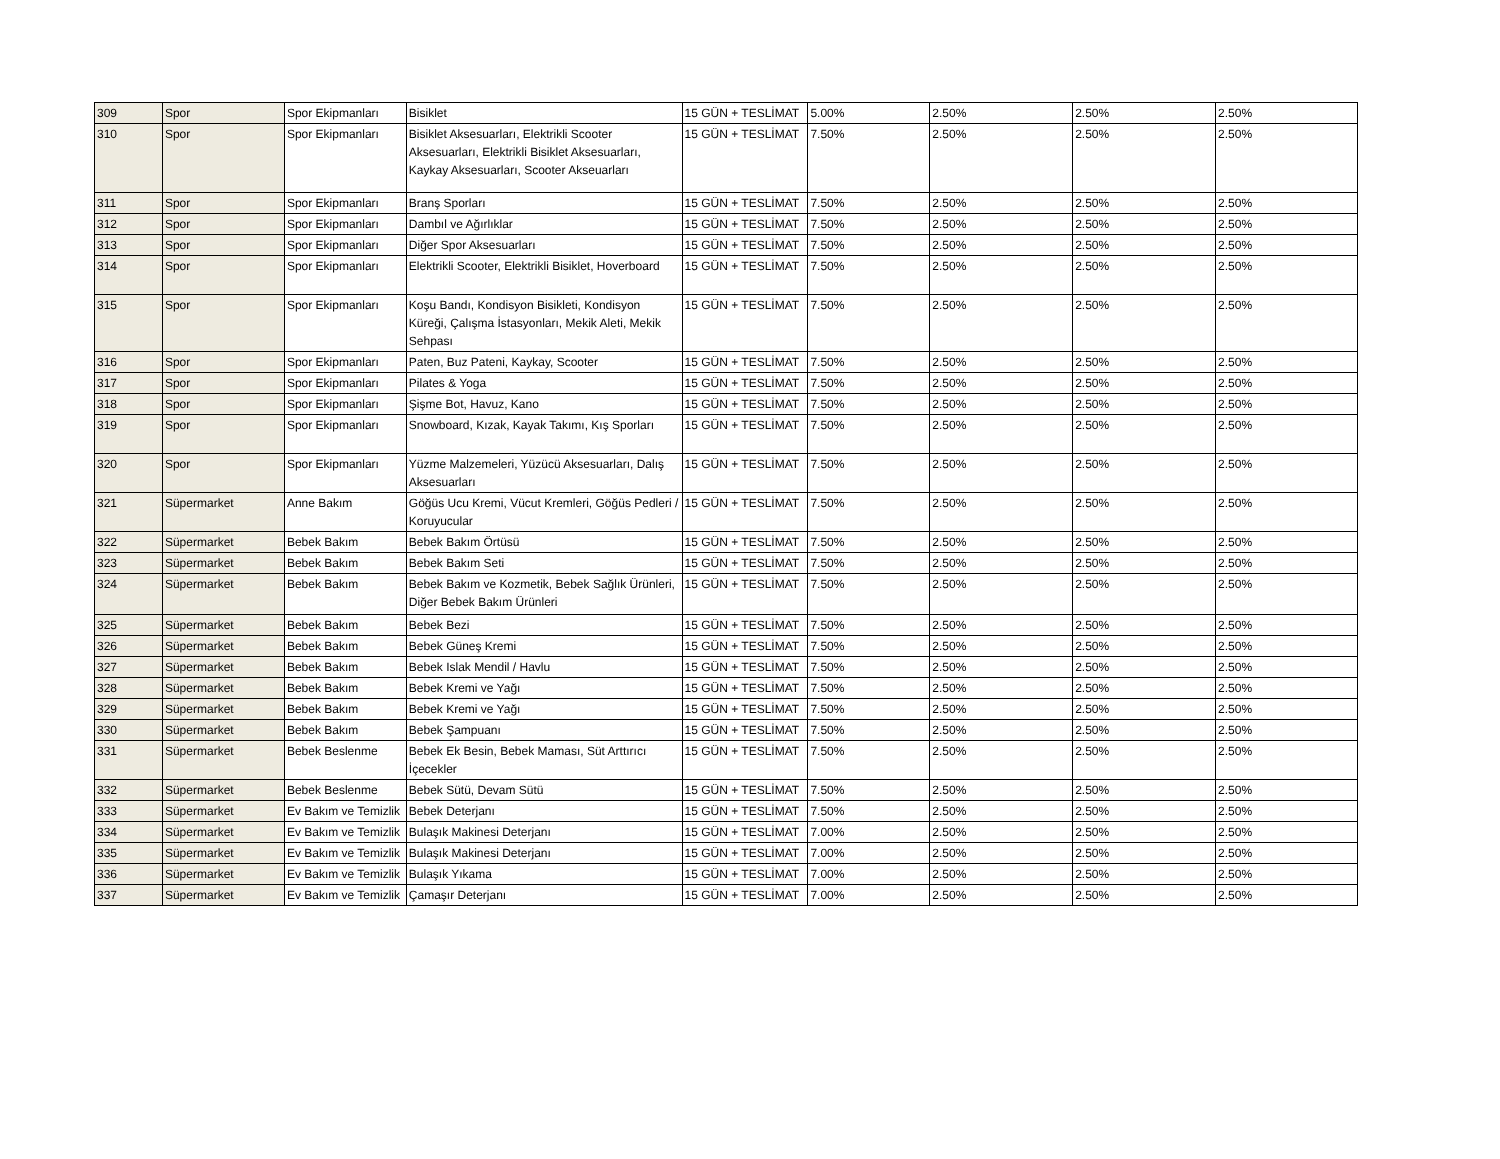| 309 | Spor | Spor Ekipmanları | Bisiklet | 15 GÜN + TESLİMAT | 5.00% | 2.50% | 2.50% | 2.50% |
| 310 | Spor | Spor Ekipmanları | Bisiklet Aksesuarları, Elektrikli Scooter Aksesuarları, Elektrikli Bisiklet Aksesuarları, Kaykay Aksesuarları, Scooter Akseuarları | 15 GÜN + TESLİMAT | 7.50% | 2.50% | 2.50% | 2.50% |
| 311 | Spor | Spor Ekipmanları | Branş Sporları | 15 GÜN + TESLİMAT | 7.50% | 2.50% | 2.50% | 2.50% |
| 312 | Spor | Spor Ekipmanları | Dambıl ve Ağırlıklar | 15 GÜN + TESLİMAT | 7.50% | 2.50% | 2.50% | 2.50% |
| 313 | Spor | Spor Ekipmanları | Diğer Spor Aksesuarları | 15 GÜN + TESLİMAT | 7.50% | 2.50% | 2.50% | 2.50% |
| 314 | Spor | Spor Ekipmanları | Elektrikli Scooter, Elektrikli Bisiklet, Hoverboard | 15 GÜN + TESLİMAT | 7.50% | 2.50% | 2.50% | 2.50% |
| 315 | Spor | Spor Ekipmanları | Koşu Bandı, Kondisyon Bisikleti, Kondisyon Küreği, Çalışma İstasyonları, Mekik Aleti, Mekik Sehpası | 15 GÜN + TESLİMAT | 7.50% | 2.50% | 2.50% | 2.50% |
| 316 | Spor | Spor Ekipmanları | Paten, Buz Pateni, Kaykay, Scooter | 15 GÜN + TESLİMAT | 7.50% | 2.50% | 2.50% | 2.50% |
| 317 | Spor | Spor Ekipmanları | Pilates & Yoga | 15 GÜN + TESLİMAT | 7.50% | 2.50% | 2.50% | 2.50% |
| 318 | Spor | Spor Ekipmanları | Şişme Bot, Havuz, Kano | 15 GÜN + TESLİMAT | 7.50% | 2.50% | 2.50% | 2.50% |
| 319 | Spor | Spor Ekipmanları | Snowboard, Kızak, Kayak Takımı, Kış Sporları | 15 GÜN + TESLİMAT | 7.50% | 2.50% | 2.50% | 2.50% |
| 320 | Spor | Spor Ekipmanları | Yüzme Malzemeleri, Yüzücü Aksesuarları, Dalış Aksesuarları | 15 GÜN + TESLİMAT | 7.50% | 2.50% | 2.50% | 2.50% |
| 321 | Süpermarket | Anne Bakım | Göğüs Ucu Kremi, Vücut Kremleri, Göğüs Pedleri / Koruyucular | 15 GÜN + TESLİMAT | 7.50% | 2.50% | 2.50% | 2.50% |
| 322 | Süpermarket | Bebek Bakım | Bebek Bakım Örtüsü | 15 GÜN + TESLİMAT | 7.50% | 2.50% | 2.50% | 2.50% |
| 323 | Süpermarket | Bebek Bakım | Bebek Bakım Seti | 15 GÜN + TESLİMAT | 7.50% | 2.50% | 2.50% | 2.50% |
| 324 | Süpermarket | Bebek Bakım | Bebek Bakım ve Kozmetik, Bebek Sağlık Ürünleri, Diğer Bebek Bakım Ürünleri | 15 GÜN + TESLİMAT | 7.50% | 2.50% | 2.50% | 2.50% |
| 325 | Süpermarket | Bebek Bakım | Bebek Bezi | 15 GÜN + TESLİMAT | 7.50% | 2.50% | 2.50% | 2.50% |
| 326 | Süpermarket | Bebek Bakım | Bebek Güneş Kremi | 15 GÜN + TESLİMAT | 7.50% | 2.50% | 2.50% | 2.50% |
| 327 | Süpermarket | Bebek Bakım | Bebek Islak Mendil / Havlu | 15 GÜN + TESLİMAT | 7.50% | 2.50% | 2.50% | 2.50% |
| 328 | Süpermarket | Bebek Bakım | Bebek Kremi ve Yağı | 15 GÜN + TESLİMAT | 7.50% | 2.50% | 2.50% | 2.50% |
| 329 | Süpermarket | Bebek Bakım | Bebek Kremi ve Yağı | 15 GÜN + TESLİMAT | 7.50% | 2.50% | 2.50% | 2.50% |
| 330 | Süpermarket | Bebek Bakım | Bebek Şampuanı | 15 GÜN + TESLİMAT | 7.50% | 2.50% | 2.50% | 2.50% |
| 331 | Süpermarket | Bebek Beslenme | Bebek Ek Besin, Bebek Maması, Süt Arttırıcı İçecekler | 15 GÜN + TESLİMAT | 7.50% | 2.50% | 2.50% | 2.50% |
| 332 | Süpermarket | Bebek Beslenme | Bebek Sütü, Devam Sütü | 15 GÜN + TESLİMAT | 7.50% | 2.50% | 2.50% | 2.50% |
| 333 | Süpermarket | Ev Bakım ve Temizlik | Bebek Deterjanı | 15 GÜN + TESLİMAT | 7.50% | 2.50% | 2.50% | 2.50% |
| 334 | Süpermarket | Ev Bakım ve Temizlik | Bulaşık Makinesi Deterjanı | 15 GÜN + TESLİMAT | 7.00% | 2.50% | 2.50% | 2.50% |
| 335 | Süpermarket | Ev Bakım ve Temizlik | Bulaşık Makinesi Deterjanı | 15 GÜN + TESLİMAT | 7.00% | 2.50% | 2.50% | 2.50% |
| 336 | Süpermarket | Ev Bakım ve Temizlik | Bulaşık Yıkama | 15 GÜN + TESLİMAT | 7.00% | 2.50% | 2.50% | 2.50% |
| 337 | Süpermarket | Ev Bakım ve Temizlik | Çamaşır Deterjanı | 15 GÜN + TESLİMAT | 7.00% | 2.50% | 2.50% | 2.50% |